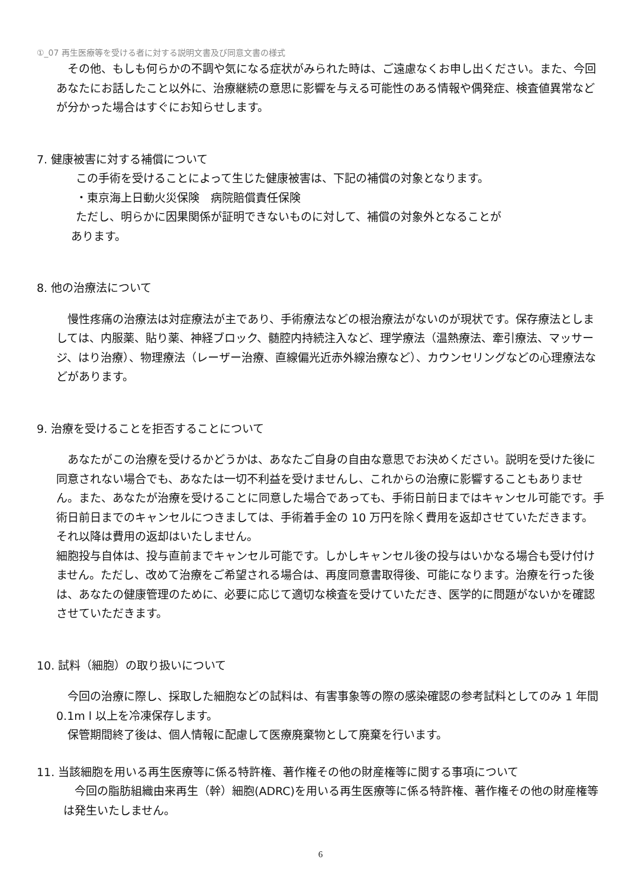①_07 再生医療等を受ける者に対する説明文書及び同意文書の様式
　その他、もしも何らかの不調や気になる症状がみられた時は、ご遠慮なくお申し出ください。また、今回あなたにお話したこと以外に、治療継続の意思に影響を与える可能性のある情報や偶発症、検査値異常などが分かった場合はすぐにお知らせします。
7. 健康被害に対する補償について
この手術を受けることによって生じた健康被害は、下記の補償の対象となります。
・東京海上日動火災保険　病院賠償責任保険
ただし、明らかに因果関係が証明できないものに対して、補償の対象外となることが
あります。
8. 他の治療法について
　慢性疼痛の治療法は対症療法が主であり、手術療法などの根治療法がないのが現状です。保存療法としましては、内服薬、貼り薬、神経ブロック、髄腔内持続注入など、理学療法（温熱療法、牽引療法、マッサージ、はり治療）、物理療法（レーザー治療、直線偏光近赤外線治療など）、カウンセリングなどの心理療法などがあります。
9. 治療を受けることを拒否することについて
　あなたがこの治療を受けるかどうかは、あなたご自身の自由な意思でお決めください。説明を受けた後に同意されない場合でも、あなたは一切不利益を受けませんし、これからの治療に影響することもありません。また、あなたが治療を受けることに同意した場合であっても、手術日前日まではキャンセル可能です。手術日前日までのキャンセルにつきましては、手術着手金の 10 万円を除く費用を返却させていただきます。それ以降は費用の返却はいたしません。
細胞投与自体は、投与直前までキャンセル可能です。しかしキャンセル後の投与はいかなる場合も受け付けません。ただし、改めて治療をご希望される場合は、再度同意書取得後、可能になります。治療を行った後は、あなたの健康管理のために、必要に応じて適切な検査を受けていただき、医学的に問題がないかを確認させていただきます。
10. 試料（細胞）の取り扱いについて
　今回の治療に際し、採取した細胞などの試料は、有害事象等の際の感染確認の参考試料としてのみ 1 年間 0.1m l 以上を冷凍保存します。
　保管期間終了後は、個人情報に配慮して医療廃棄物として廃棄を行います。
11. 当該細胞を用いる再生医療等に係る特許権、著作権その他の財産権等に関する事項について
　今回の脂肪組織由来再生（幹）細胞(ADRC)を用いる再生医療等に係る特許権、著作権その他の財産権等は発生いたしません。
6